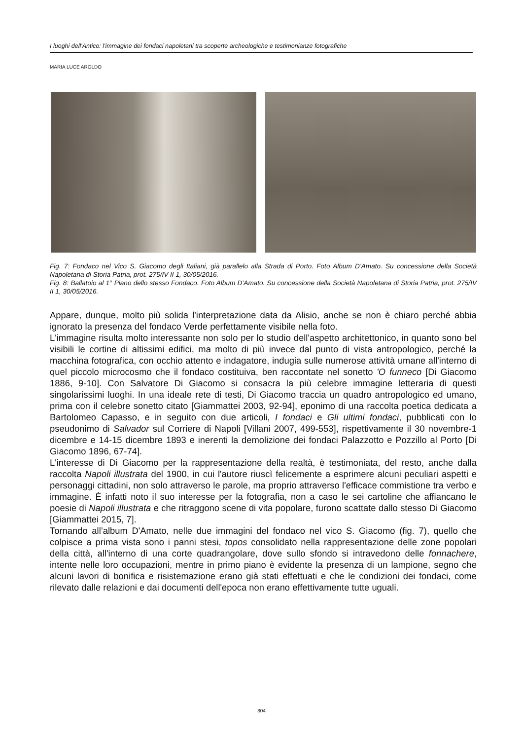I luoghi dell'Antico: l'immagine dei fondaci napoletani tra scoperte archeologiche e testimonianze fotografiche
MARIA LUCE AROLDO
Fig. 7: Fondaco nel Vico S. Giacomo degli Italiani, già parallelo alla Strada di Porto. Foto Album D’Amato. Su concessione della Società Napoletana di Storia Patria, prot. 275/IV II 1, 30/05/2016.
Fig. 8: Ballatoio al 1° Piano dello stesso Fondaco. Foto Album D’Amato. Su concessione della Società Napoletana di Storia Patria, prot. 275/IV II 1, 30/05/2016.
Appare, dunque, molto più solida l'interpretazione data da Alisio, anche se non è chiaro perché abbia ignorato la presenza del fondaco Verde perfettamente visibile nella foto.
L'immagine risulta molto interessante non solo per lo studio dell'aspetto architettonico, in quanto sono bel visibili le cortine di altissimi edifici, ma molto di più invece dal punto di vista antropologico, perché la macchina fotografica, con occhio attento e indagatore, indugia sulle numerose attività umane all'interno di quel piccolo microcosmo che il fondaco costituiva, ben raccontate nel sonetto 'O funneco [Di Giacomo 1886, 9-10]. Con Salvatore Di Giacomo si consacra la più celebre immagine letteraria di questi singolarissimi luoghi. In una ideale rete di testi, Di Giacomo traccia un quadro antropologico ed umano, prima con il celebre sonetto citato [Giammattei 2003, 92-94], eponimo di una raccolta poetica dedicata a Bartolomeo Capasso, e in seguito con due articoli, I fondaci e Gli ultimi fondaci, pubblicati con lo pseudonimo di Salvador sul Corriere di Napoli [Villani 2007, 499-553], rispettivamente il 30 novembre-1 dicembre e 14-15 dicembre 1893 e inerenti la demolizione dei fondaci Palazzotto e Pozzillo al Porto [Di Giacomo 1896, 67-74].
L'interesse di Di Giacomo per la rappresentazione della realtà, è testimoniata, del resto, anche dalla raccolta Napoli illustrata del 1900, in cui l'autore riuscì felicemente a esprimere alcuni peculiari aspetti e personaggi cittadini, non solo attraverso le parole, ma proprio attraverso l'efficace commistione tra verbo e immagine. È infatti noto il suo interesse per la fotografia, non a caso le sei cartoline che affiancano le poesie di Napoli illustrata e che ritraggono scene di vita popolare, furono scattate dallo stesso Di Giacomo [Giammattei 2015, 7].
Tornando all’album D'Amato, nelle due immagini del fondaco nel vico S. Giacomo (fig. 7), quello che colpisce a prima vista sono i panni stesi, topos consolidato nella rappresentazione delle zone popolari della città, all'interno di una corte quadrangolare, dove sullo sfondo si intravedono delle fonnachere, intente nelle loro occupazioni, mentre in primo piano è evidente la presenza di un lampione, segno che alcuni lavori di bonifica e risistemazione erano già stati effettuati e che le condizioni dei fondaci, come rilevato dalle relazioni e dai documenti dell'epoca non erano effettivamente tutte uguali.
804